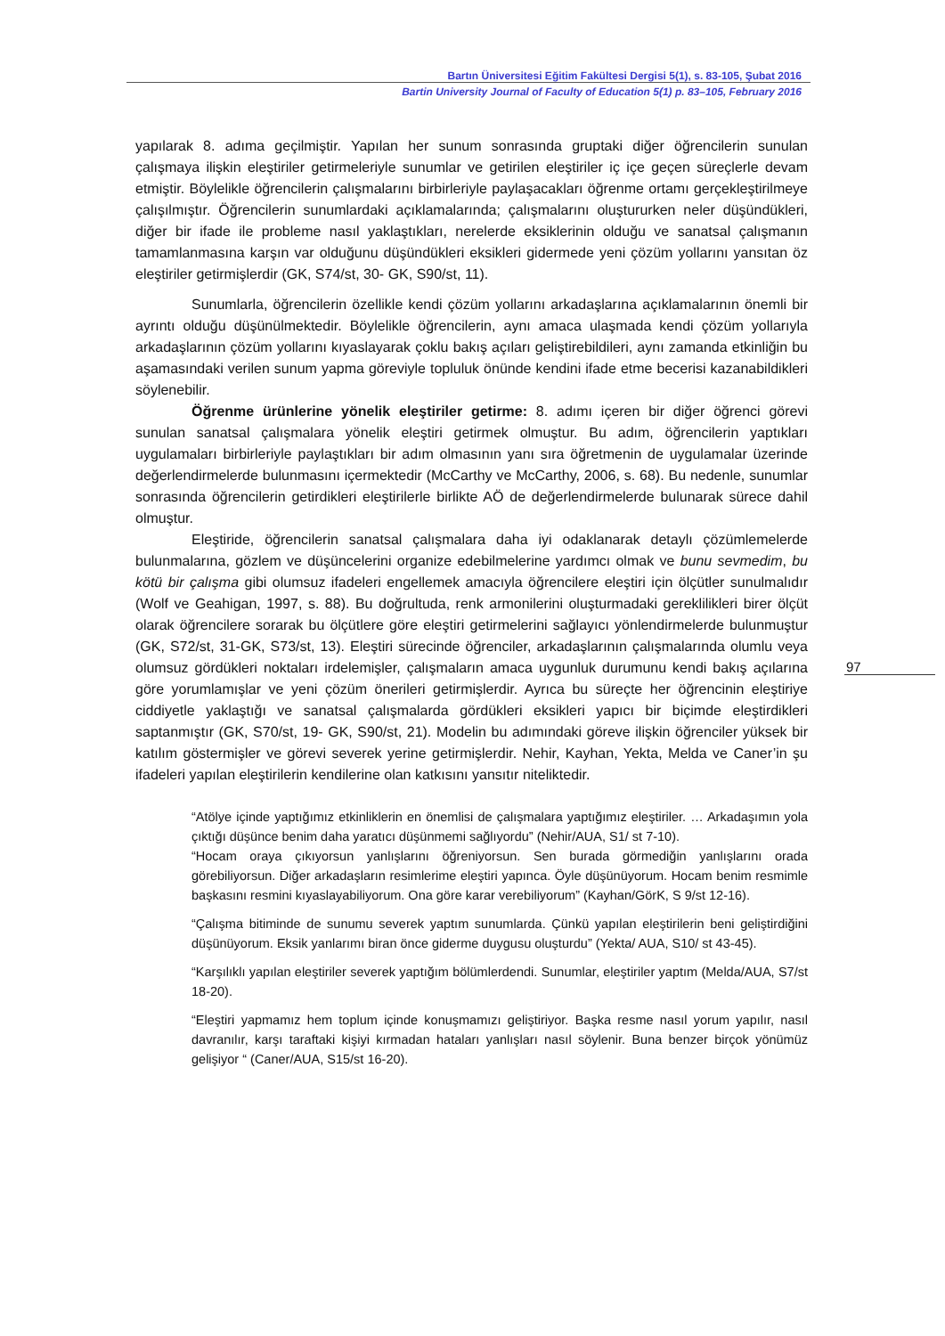Bartın Üniversitesi Eğitim Fakültesi Dergisi 5(1), s. 83-105, Şubat 2016
Bartin University Journal of Faculty of Education 5(1) p. 83–105, February 2016
yapılarak 8. adıma geçilmiştir. Yapılan her sunum sonrasında gruptaki diğer öğrencilerin sunulan çalışmaya ilişkin eleştiriler getirmeleriyle sunumlar ve getirilen eleştiriler iç içe geçen süreçlerle devam etmiştir. Böylelikle öğrencilerin çalışmalarını birbirleriyle paylaşacakları öğrenme ortamı gerçekleştirilmeye çalışılmıştır. Öğrencilerin sunumlardaki açıklamalarında; çalışmalarını oluştururken neler düşündükleri, diğer bir ifade ile probleme nasıl yaklaştıkları, nerelerde eksiklerinin olduğu ve sanatsal çalışmanın tamamlanmasına karşın var olduğunu düşündükleri eksikleri gidermede yeni çözüm yollarını yansıtan öz eleştiriler getirmişlerdir (GK, S74/st, 30- GK, S90/st, 11).
Sunumlarla, öğrencilerin özellikle kendi çözüm yollarını arkadaşlarına açıklamalarının önemli bir ayrıntı olduğu düşünülmektedir. Böylelikle öğrencilerin, aynı amaca ulaşmada kendi çözüm yollarıyla arkadaşlarının çözüm yollarını kıyaslayarak çoklu bakış açıları geliştirebildileri, aynı zamanda etkinliğin bu aşamasındaki verilen sunum yapma göreviyle topluluk önünde kendini ifade etme becerisi kazanabildikleri söylenebilir.
Öğrenme ürünlerine yönelik eleştiriler getirme: 8. adımı içeren bir diğer öğrenci görevi sunulan sanatsal çalışmalara yönelik eleştiri getirmek olmuştur. Bu adım, öğrencilerin yaptıkları uygulamaları birbirleriyle paylaştıkları bir adım olmasının yanı sıra öğretmenin de uygulamalar üzerinde değerlendirmelerde bulunmasını içermektedir (McCarthy ve McCarthy, 2006, s. 68). Bu nedenle, sunumlar sonrasında öğrencilerin getirdikleri eleştirilerle birlikte AÖ de değerlendirmelerde bulunarak sürece dahil olmuştur.
Eleştiride, öğrencilerin sanatsal çalışmalara daha iyi odaklanarak detaylı çözümlemelerde bulunmalarına, gözlem ve düşüncelerini organize edebilmelerine yardımcı olmak ve bunu sevmedim, bu kötü bir çalışma gibi olumsuz ifadeleri engellemek amacıyla öğrencilere eleştiri için ölçütler sunulmalıdır (Wolf ve Geahigan, 1997, s. 88). Bu doğrultuda, renk armonilerini oluşturmadaki gereklilikleri birer ölçüt olarak öğrencilere sorarak bu ölçütlere göre eleştiri getirmelerini sağlayıcı yönlendirmelerde bulunmuştur (GK, S72/st, 31-GK, S73/st, 13). Eleştiri sürecinde öğrenciler, arkadaşlarının çalışmalarında olumlu veya olumsuz gördükleri noktaları irdelemişler, çalışmaların amaca uygunluk durumunu kendi bakış açılarına göre yorumlamışlar ve yeni çözüm önerileri getirmişlerdir. Ayrıca bu süreçte her öğrencinin eleştiriye ciddiyetle yaklaştığı ve sanatsal çalışmalarda gördükleri eksikleri yapıcı bir biçimde eleştirdikleri saptanmıştır (GK, S70/st, 19- GK, S90/st, 21). Modelin bu adımındaki göreve ilişkin öğrenciler yüksek bir katılım göstermişler ve görevi severek yerine getirmişlerdir. Nehir, Kayhan, Yekta, Melda ve Caner’in şu ifadeleri yapılan eleştirilerin kendilerine olan katkısını yansıtır niteliktedir.
“Atölye içinde yaptığımız etkinliklerin en önemlisi de çalışmalara yaptığımız eleştiriler. … Arkadaşımın yola çıktığı düşünce benim daha yaratıcı düşünmemi sağlıyordu” (Nehir/AUA, S1/ st 7-10).
“Hocam oraya çıkıyorsun yanlışlarını öğreniyorsun. Sen burada görmediğin yanlışlarını orada görebiliyorsun. Diğer arkadaşların resimlerime eleştiri yapınca. Öyle düşünüyorum. Hocam benim resmimle başkasını resmini kıyaslayabiliyorum. Ona göre karar verebiliyorum” (Kayhan/GörK, S 9/st 12-16).
“Çalışma bitiminde de sunumu severek yaptım sunumlarda. Çünkü yapılan eleştirilerin beni geliştirdiğini düşünüyorum. Eksik yanlarımı biran önce giderme duygusu oluşturdu” (Yekta/ AUA, S10/ st 43-45).
“Karşılıklı yapılan eleştiriler severek yaptığım bölümlerdendi. Sunumlar, eleştiriler yaptım (Melda/AUA, S7/st 18-20).
“Eleştiri yapmamız hem toplum içinde konuşmamızı geliştiriyor. Başka resme nasıl yorum yapılır, nasıl davranılır, karşı taraftaki kişiyi kırmadan hataları yanlışları nasıl söylenir. Buna benzer birçok yönümüz gelişiyor “ (Caner/AUA, S15/st 16-20).
97